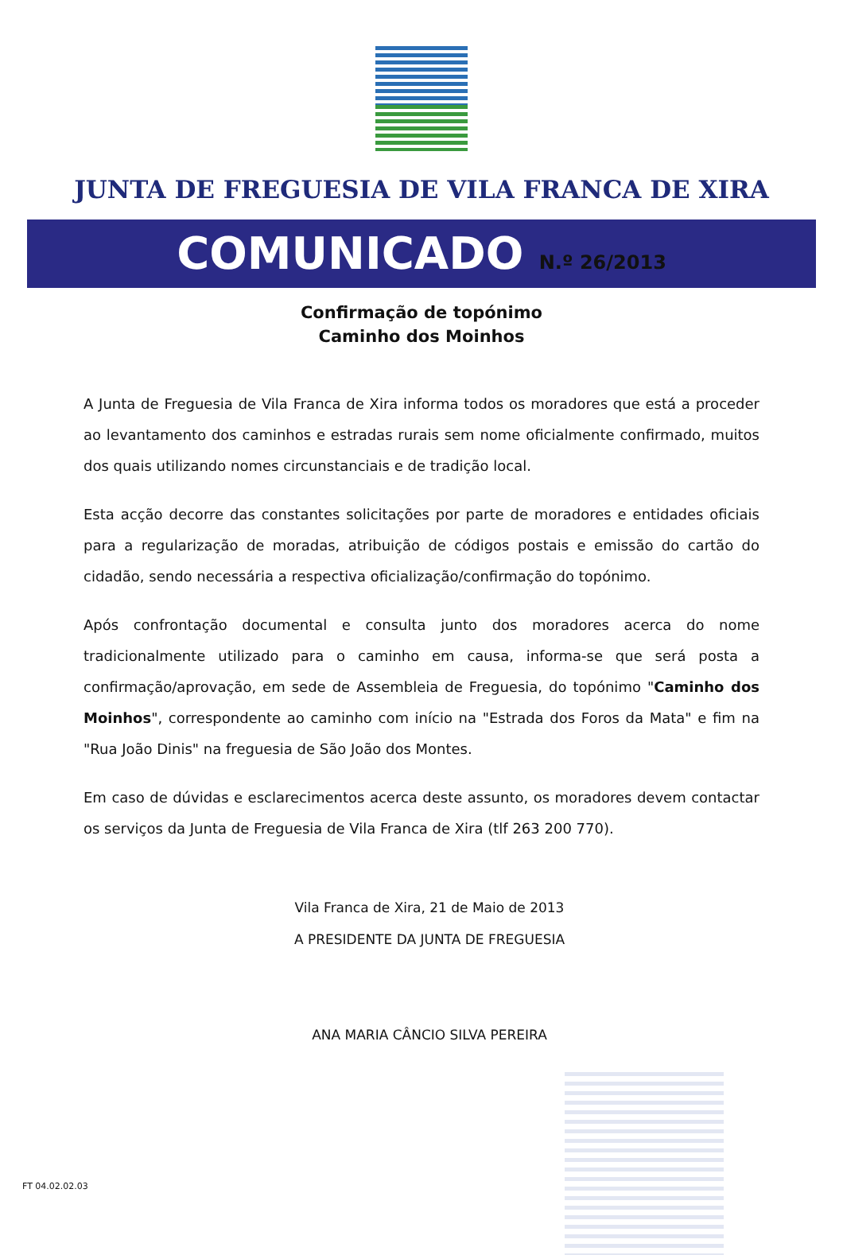JUNTA DE FREGUESIA DE VILA FRANCA DE XIRA
COMUNICADO N.º 26/2013
Confirmação de topónimo
Caminho dos Moinhos
A Junta de Freguesia de Vila Franca de Xira informa todos os moradores que está a proceder ao levantamento dos caminhos e estradas rurais sem nome oficialmente confirmado, muitos dos quais utilizando nomes circunstanciais e de tradição local.
Esta acção decorre das constantes solicitações por parte de moradores e entidades oficiais para a regularização de moradas, atribuição de códigos postais e emissão do cartão do cidadão, sendo necessária a respectiva oficialização/confirmação do topónimo.
Após confrontação documental e consulta junto dos moradores acerca do nome tradicionalmente utilizado para o caminho em causa, informa-se que será posta a confirmação/aprovação, em sede de Assembleia de Freguesia, do topónimo "Caminho dos Moinhos", correspondente ao caminho com início na "Estrada dos Foros da Mata" e fim na "Rua João Dinis" na freguesia de São João dos Montes.
Em caso de dúvidas e esclarecimentos acerca deste assunto, os moradores devem contactar os serviços da Junta de Freguesia de Vila Franca de Xira (tlf 263 200 770).
Vila Franca de Xira, 21 de Maio de 2013
A PRESIDENTE DA JUNTA DE FREGUESIA
ANA MARIA CÂNCIO SILVA PEREIRA
FT 04.02.02.03